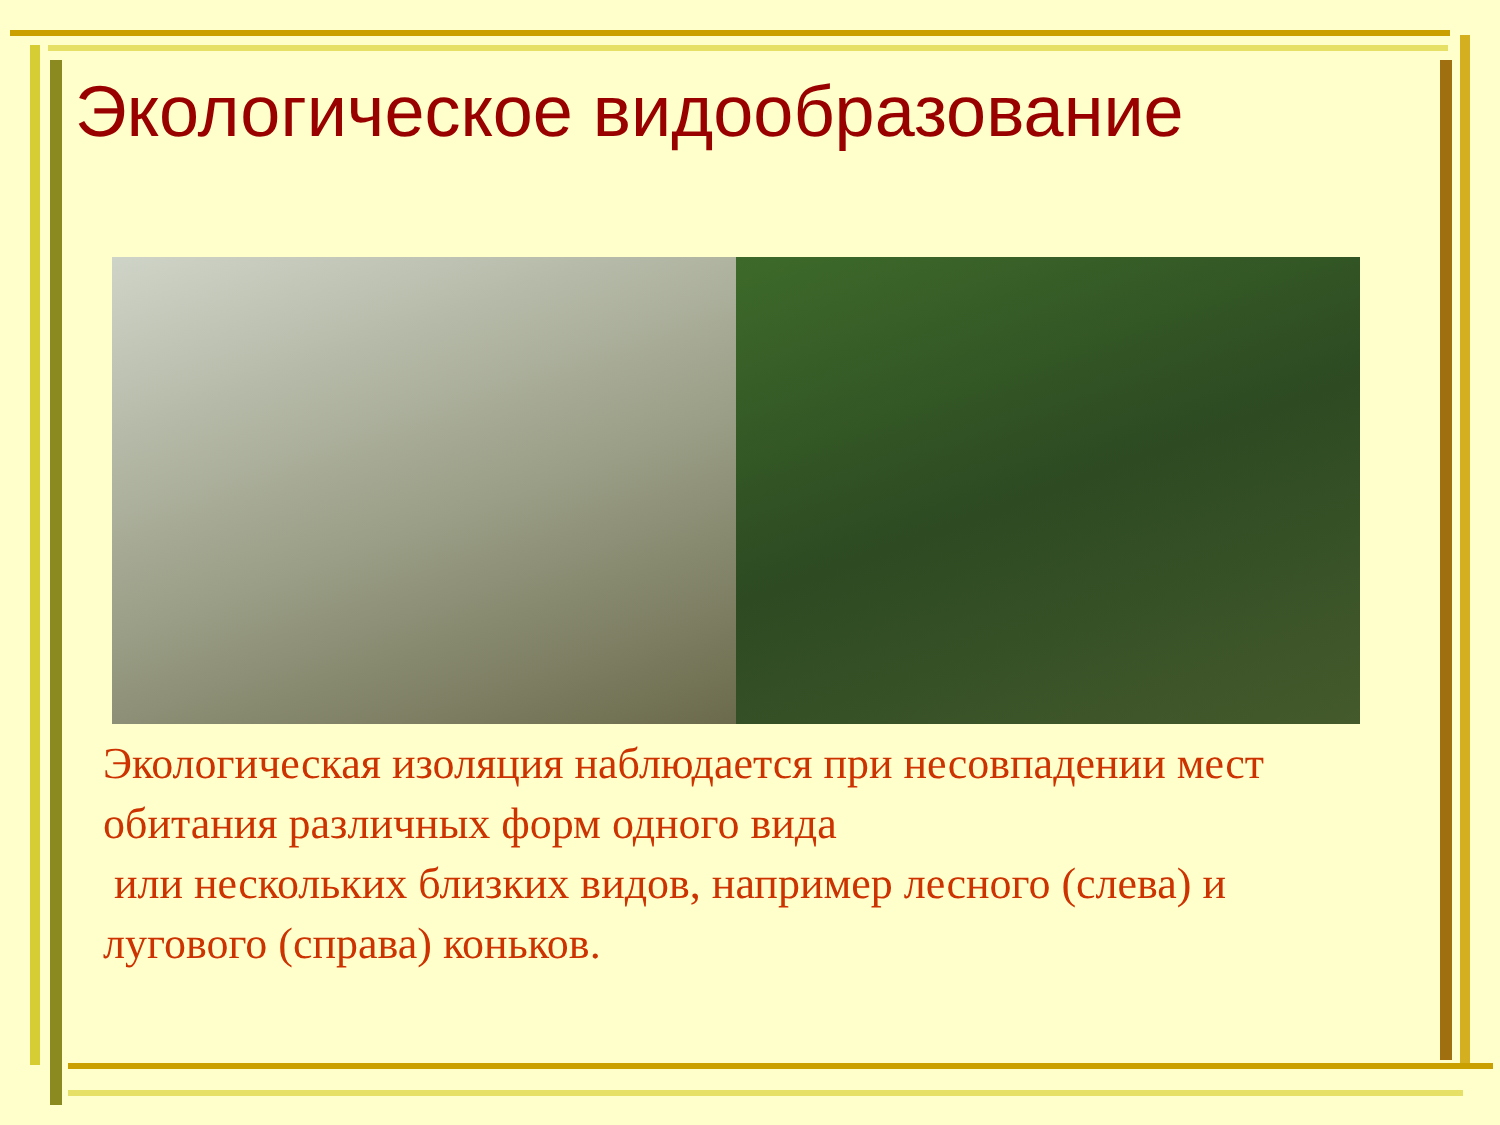Экологическое видообразование
Экологическая изоляция наблюдается при несовпадении мест обитания различных форм одного вида
или нескольких близких видов, например лесного (слева) и лугового (справа) коньков.